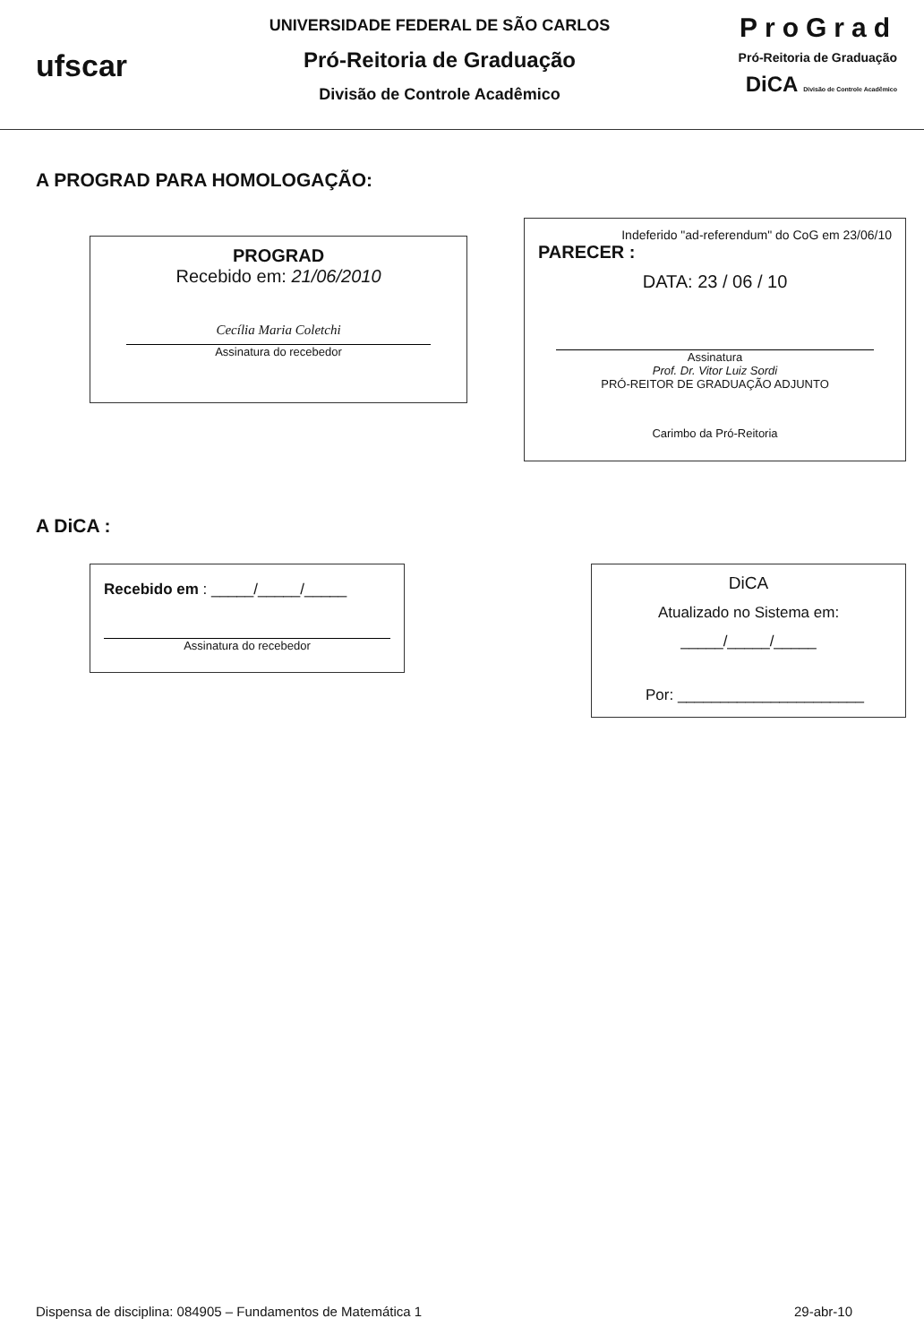ufscar
UNIVERSIDADE FEDERAL DE SÃO CARLOS
Pró-Reitoria de Graduação
Divisão de Controle Acadêmico
ProGrad
Pró-Reitoria de Graduação
DiCA Divisão de Controle Acadêmico
A PROGRAD PARA HOMOLOGAÇÃO:
PROGRAD
Recebido em: 21/06/2010
Cecília Maria Coletchi
Assinatura do recebedor
Indeferido "ad-referendum" do CoG em 23/06/10
PARECER :
DATA: 23 / 06 / 10
Assinatura
Prof. Dr. Vitor Luiz Sordi
PRÓ-REITOR DE GRADUAÇÃO ADJUNTO
Carimbo da Pró-Reitoria
A DiCA :
Recebido em : _____/_____/_____
Assinatura do recebedor
DiCA
Atualizado no Sistema em:
_____/_____/_____
Por: ______________________
Dispensa de disciplina: 084905 – Fundamentos de Matemática 1 29-abr-10